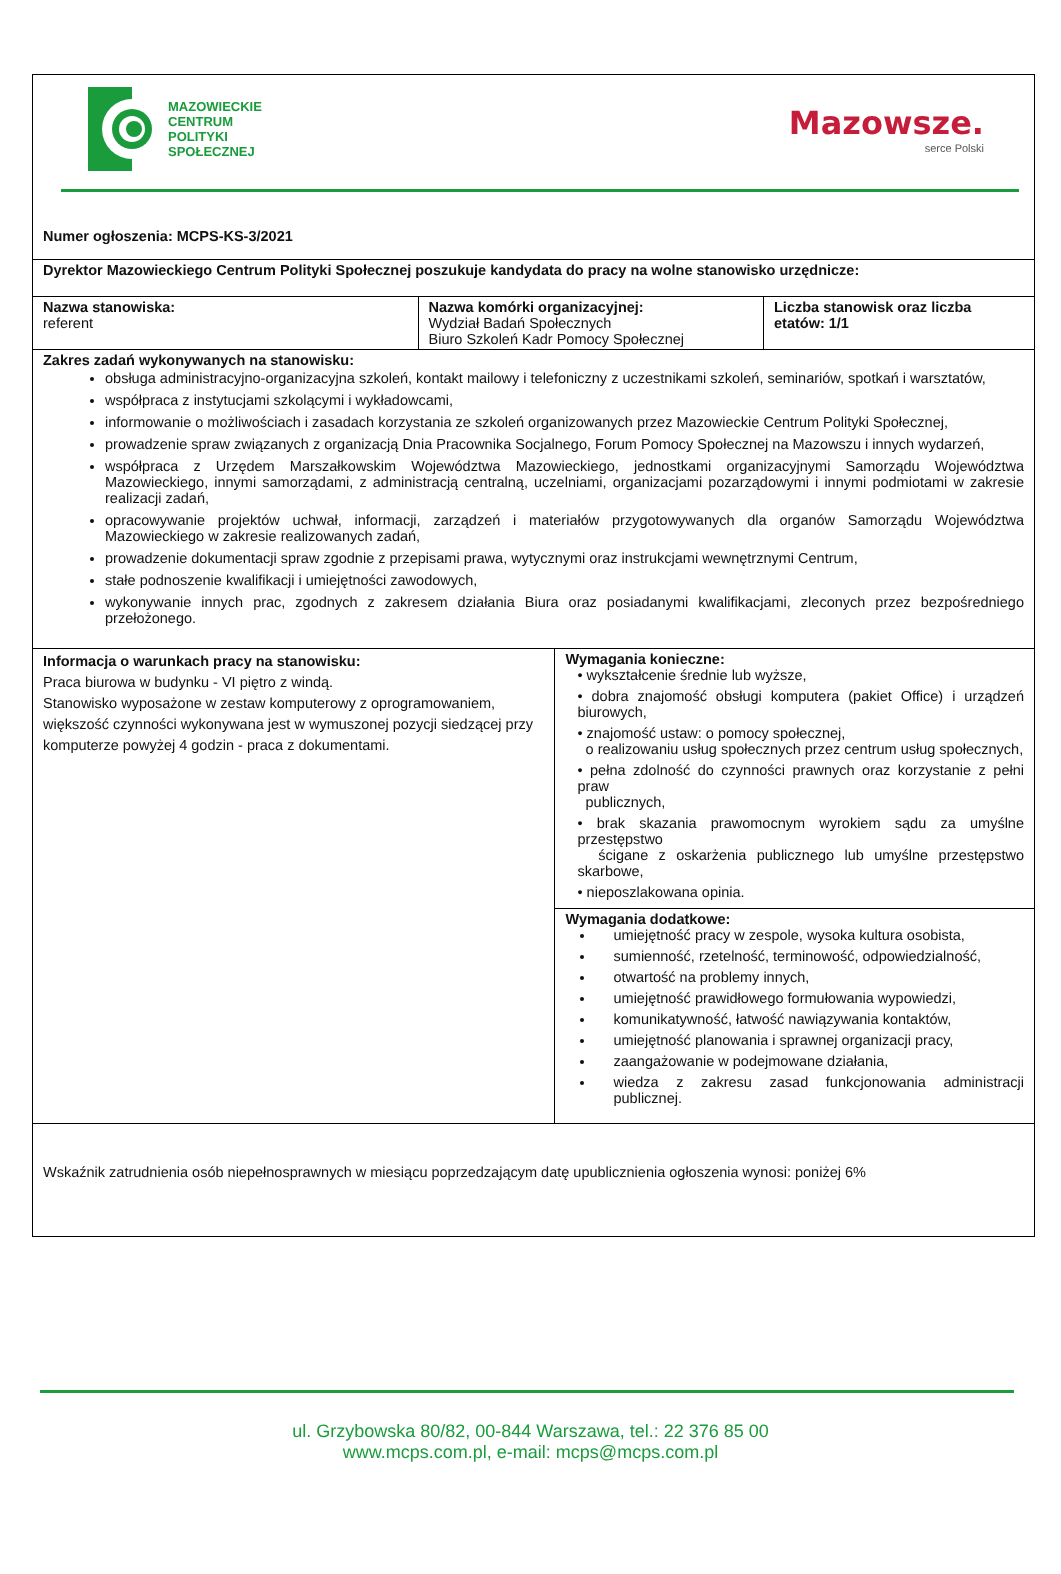| MAZOWIECKIE CENTRUM POLITYKI SPOŁECZNEJ Mazowsze. serce Polski Numer ogłoszenia: MCPS-KS-3/2021 | | | |
| Dyrektor Mazowieckiego Centrum Polityki Społecznej poszukuje kandydata do pracy na wolne stanowisko urzędnicze: | | | |
| Nazwa stanowiska: referent | Nazwa komórki organizacyjnej: Wydział Badań Społecznych Biuro Szkoleń Kadr Pomocy Społecznej | | Liczba stanowisk oraz liczba etatów: 1/1 |
| Zakres zadań wykonywanych na stanowisku: obsługa administracyjno-organizacyjna szkoleń, kontakt mailowy i telefoniczny z uczestnikami szkoleń, seminariów, spotkań i warsztatów, współpraca z instytucjami szkolącymi i wykładowcami, informowanie o możliwościach i zasadach korzystania ze szkoleń organizowanych przez Mazowieckie Centrum Polityki Społecznej, prowadzenie spraw związanych z organizacją Dnia Pracownika Socjalnego, Forum Pomocy Społecznej na Mazowszu i innych wydarzeń, współpraca z Urzędem Marszałkowskim Województwa Mazowieckiego, jednostkami organizacyjnymi Samorządu Województwa Mazowieckiego, innymi samorządami, z administracją centralną, uczelniami, organizacjami pozarządowymi i innymi podmiotami w zakresie realizacji zadań, opracowywanie projektów uchwał, informacji, zarządzeń i materiałów przygotowywanych dla organów Samorządu Województwa Mazowieckiego w zakresie realizowanych zadań, prowadzenie dokumentacji spraw zgodnie z przepisami prawa, wytycznymi oraz instrukcjami wewnętrznymi Centrum, stałe podnoszenie kwalifikacji i umiejętności zawodowych, wykonywanie innych prac, zgodnych z zakresem działania Biura oraz posiadanymi kwalifikacjami, zleconych przez bezpośredniego przełożonego. | | | |
| Informacja o warunkach pracy na stanowisku: Praca biurowa w budynku - VI piętro z windą. Stanowisko wyposażone w zestaw komputerowy z oprogramowaniem, większość czynności wykonywana jest w wymuszonej pozycji siedzącej przy komputerze powyżej 4 godzin - praca z dokumentami. | | Wymagania konieczne: • wykształcenie średnie lub wyższe, • dobra znajomość obsługi komputera (pakiet Office) i urządzeń biurowych, • znajomość ustaw: o pomocy społecznej, o realizowaniu usług społecznych przez centrum usług społecznych, • pełna zdolność do czynności prawnych oraz korzystanie z pełni praw publicznych, • brak skazania prawomocnym wyrokiem sądu za umyślne przestępstwo ścigane z oskarżenia publicznego lub umyślne przestępstwo skarbowe, • nieposzlakowana opinia. | |
| | | Wymagania dodatkowe: umiejętność pracy w zespole, wysoka kultura osobista, sumienność, rzetelność, terminowość, odpowiedzialność, otwartość na problemy innych, umiejętność prawidłowego formułowania wypowiedzi, komunikatywność, łatwość nawiązywania kontaktów, umiejętność planowania i sprawnej organizacji pracy, zaangażowanie w podejmowane działania, wiedza z zakresu zasad funkcjonowania administracji publicznej. | |
| Wskaźnik zatrudnienia osób niepełnosprawnych w miesiącu poprzedzającym datę upublicznienia ogłoszenia wynosi: poniżej 6% | | | |
ul. Grzybowska 80/82, 00-844 Warszawa, tel.: 22 376 85 00
www.mcps.com.pl, e-mail: mcps@mcps.com.pl